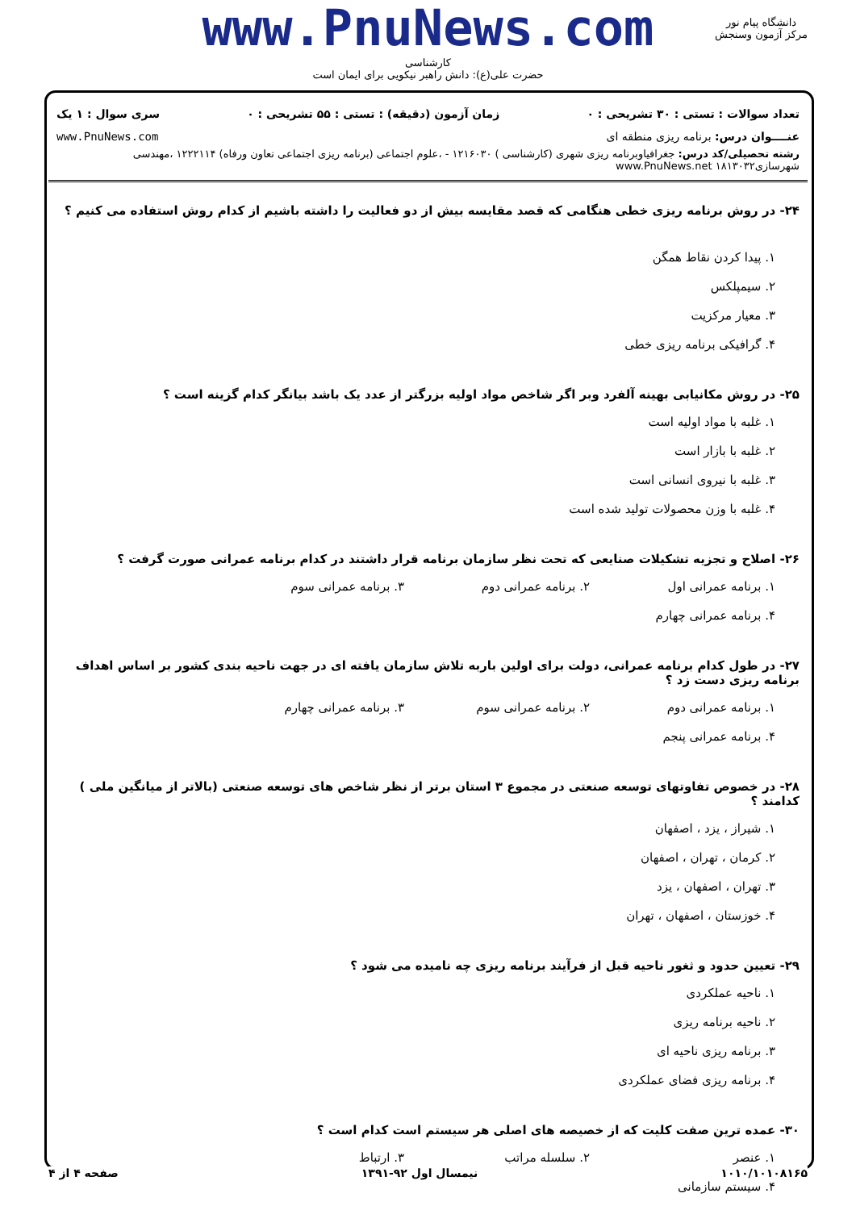www.PnuNews.com
کارشناسی
حضرت علی(ع): دانش راهبر نیکویی برای ایمان است
دانشگاه پیام نور
مرکز آزمون وسنجش
تعداد سوالات : تستی : ۳۰ تشریحی : ۰ زمان آزمون (دقیقه) : تستی : ۵۵ تشریحی : ۰ سری سوال : ۱ یک
عنــــوان درس: برنامه ریزی منطقه ای www.PnuNews.com
رشته تحصیلی/کد درس: جغرافیاوبرنامه ریزی شهری (کارشناسی ) ۱۲۱۶۰۳۰ - ،علوم اجتماعی (برنامه ریزی اجتماعی تعاون ورفاه) ۱۲۲۲۱۱۴ ،مهندسی شهرسازی۱۸۱۳۰۳۲ www.PnuNews.net
۲۴- در روش برنامه ریزی خطی هنگامی که قصد مقایسه بیش از دو فعالیت را داشته باشیم از کدام روش استفاده می کنیم ؟
۱. پیدا کردن نقاط همگن ۲. سیمپلکس ۳. معیار مرکزیت ۴. گرافیکی برنامه ریزی خطی
۲۵- در روش مکانیابی بهینه آلفرد وبر اگر شاخص مواد اولیه بزرگتر از عدد یک باشد بیانگر کدام گزینه است ؟
۱. غلبه با مواد اولیه است ۲. غلبه با بازار است ۳. غلبه با نیروی انسانی است ۴. غلبه با وزن محصولات تولید شده است
۲۶- اصلاح و تجزیه تشکیلات صنایعی که تحت نظر سازمان برنامه قرار داشتند در کدام برنامه عمرانی صورت گرفت ؟
۱. برنامه عمرانی اول ۲. برنامه عمرانی دوم ۳. برنامه عمرانی سوم ۴. برنامه عمرانی چهارم
۲۷- در طول کدام برنامه عمرانی، دولت برای اولین باربه تلاش سازمان یافته ای در جهت ناحیه بندی کشور بر اساس اهداف برنامه ریزی دست زد ؟
۱. برنامه عمرانی دوم ۲. برنامه عمرانی سوم ۳. برنامه عمرانی چهارم ۴. برنامه عمرانی پنجم
۲۸- در خصوص تفاوتهای توسعه صنعتی در مجموع ۳ استان برتر از نظر شاخص های توسعه صنعتی (بالاتر از میانگین ملی ) کدامند ؟
۱. شیراز ، یزد ، اصفهان ۲. کرمان ، تهران ، اصفهان ۳. تهران ، اصفهان ، یزد ۴. خوزستان ، اصفهان ، تهران
۲۹- تعیین حدود و ثغور ناحیه قبل از فرآیند برنامه ریزی چه نامیده می شود ؟
۱. ناحیه عملکردی ۲. ناحیه برنامه ریزی ۳. برنامه ریزی ناحیه ای ۴. برنامه ریزی فضای عملکردی
۳۰- عمده ترین صفت کلیت که از خصیصه های اصلی هر سیستم است کدام است ؟
۱. عنصر ۲. سلسله مراتب ۳. ارتباط ۴. سیستم سازمانی
۱۰۱۰/۱۰۱۰۸۱۶۵ نیمسال اول ۹۲-۱۳۹۱ صفحه ۴ از ۴